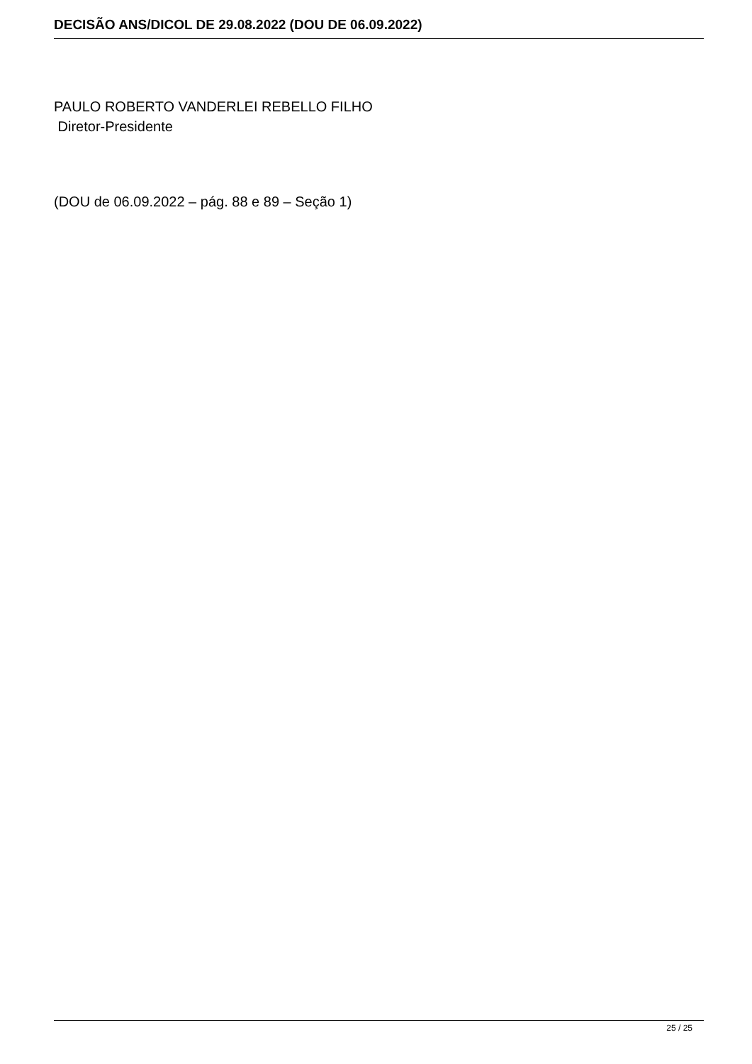DECISÃO ANS/DICOL DE 29.08.2022 (DOU DE 06.09.2022)
PAULO ROBERTO VANDERLEI REBELLO FILHO
Diretor-Presidente
(DOU de 06.09.2022 – pág. 88 e 89 – Seção 1)
25 / 25